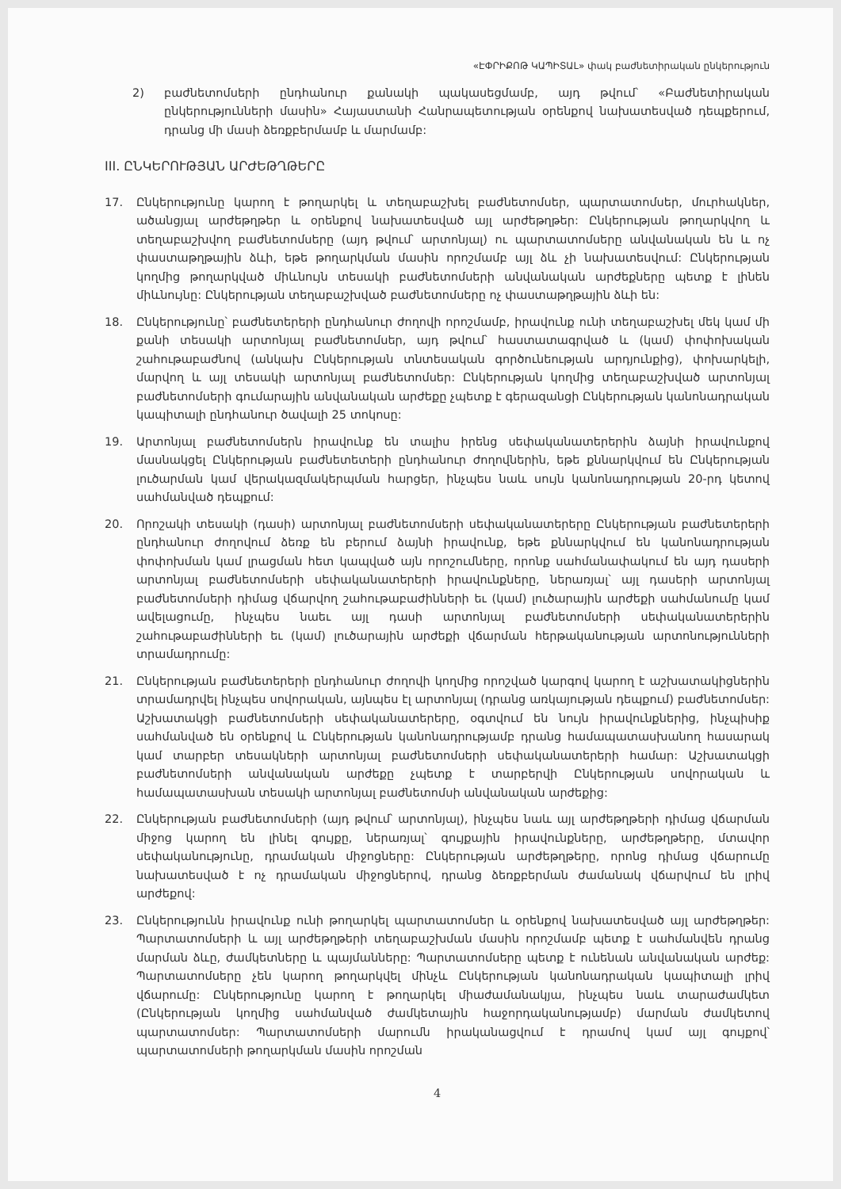«ԷՓՐԻՔՈԹ ԿԱՊԻՏԱԼ» փակ բաժնետիրական ընկերություն
2) բաժնետոմսերի ընդհանուր քանակի պակասեցմամբ, այդ թվում՝ «Բաժնետիրական ընկերությունների մասին» Հայաստանի Հանրապետության օրենքով նախատեսված դեպքերում, դրանց մի մասի ձեռքբերմամբ և մարմամբ:
III. ԸՆԿԵՐՈՒԹՅԱՆ ԱՐԺԵԹՂԹԵՐԸ
17. Ընկերությունը կարող է թողարկել և տեղաբաշխել բաժնետոմսեր, պարտատոմսեր, մուրհակներ, ածանցյալ արժեթղթեր և օրենքով նախատեսված այլ արժեթղթեր: Ընկերության թողարկվող և տեղաբաշխվող բաժնետոմսերը (այդ թվում՝ արտոնյալ) ու պարտատոմսերը անվանական են և ոչ փաստաթղթային ձևի, եթե թողարկման մասին որոշմամբ այլ ձև չի նախատեսվում: Ընկերության կողմից թողարկված միևնույն տեսակի բաժնետոմսերի անվանական արժեքները պետք է լինեն միևնույնը: Ընկերության տեղաբաշխված բաժնետոմսերը ոչ փաստաթղթային ձևի են:
18. Ընկերությունը՝ բաժնետերերի ընդհանուր ժողովի որոշմամբ, իրավունք ունի տեղաբաշխել մեկ կամ մի քանի տեսակի արտոնյալ բաժնետոմսեր, այդ թվում՝ հաստատագրված և (կամ) փոփոխական շահութաբաժնով (անկախ Ընկերության տնտեսական գործունեության արդյունքից), փոխարկելի, մարվող և այլ տեսակի արտոնյալ բաժնետոմսեր: Ընկերության կողմից տեղաբաշխված արտոնյալ բաժնետոմսերի գումարային անվանական արժեքը չպետք է գերազանցի Ընկերության կանոնադրական կապիտալի ընդհանուր ծավալի 25 տոկոսը:
19. Արտոնյալ բաժնետոմսերն իրավունք են տալիս իրենց սեփականատերերին ձայնի իրավունքով մասնակցել Ընկերության բաժնետետերի ընդհանուր ժողովներին, եթե քննարկվում են Ընկերության լուծարման կամ վերակազմակերպման հարցեր, ինչպես նաև սույն կանոնադրության 20-րդ կետով սահմանված դեպքում:
20. Որոշակի տեսակի (դասի) արտոնյալ բաժնետոմսերի սեփականատերերը Ընկերության բաժնետերերի ընդհանուր ժողովում ձեռք են բերում ձայնի իրավունք, եթե քննարկվում են կանոնադրության փոփոխման կամ լրացման հետ կապված այն որոշումները, որոնք սահմանափակում են այդ դասերի արտոնյալ բաժնետոմսերի սեփականատերերի իրավունքները, ներառյալ՝ այլ դասերի արտոնյալ բաժնետոմսերի դիմաց վճարվող շահութաբաժինների եւ (կամ) լուծարային արժեքի սահմանումը կամ ավելացումը, ինչպես նաեւ այլ դասի արտոնյալ բաժնետոմսերի սեփականատերերին շահութաբաժինների եւ (կամ) լուծարային արժեքի վճարման հերթականության արտոնությունների տրամադրումը:
21. Ընկերության բաժնետերերի ընդհանուր ժողովի կողմից որոշված կարգով կարող է աշխատակիցներին տրամադրվել ինչպես սովորական, այնպես էլ արտոնյալ (դրանց առկայության դեպքում) բաժնետոմսեր: Աշխատակցի բաժնետոմսերի սեփականատերերը, օգտվում են նույն իրավունքներից, ինչպիսիք սահմանված են օրենքով և Ընկերության կանոնադրությամբ դրանց համապատասխանող հասարակ կամ տարբեր տեսակների արտոնյալ բաժնետոմսերի սեփականատերերի համար: Աշխատակցի բաժնետոմսերի անվանական արժեքը չպետք է տարբերվի Ընկերության սովորական և համապատասխան տեսակի արտոնյալ բաժնետոմսի անվանական արժեքից:
22. Ընկերության բաժնետոմսերի (այդ թվում՝ արտոնյալ), ինչպես նաև այլ արժեթղթերի դիմաց վճարման միջոց կարող են լինել գույքը, ներառյալ՝ գույքային իրավունքները, արժեթղթերը, մտավոր սեփականությունը, դրամական միջոցները: Ընկերության արժեթղթերը, որոնց դիմաց վճարումը նախատեսված է ոչ դրամական միջոցներով, դրանց ձեռքբերման ժամանակ վճարվում են լրիվ արժեքով:
23. Ընկերությունն իրավունք ունի թողարկել պարտատոմսեր և օրենքով նախատեսված այլ արժեթղթեր: Պարտատոմսերի և այլ արժեթղթերի տեղաբաշխման մասին որոշմամբ պետք է սահմանվեն դրանց մարման ձևը, ժամկետները և պայմանները: Պարտատոմսերը պետք է ունենան անվանական արժեք: Պարտատոմսերը չեն կարող թողարկվել մինչև Ընկերության կանոնադրական կապիտալի լրիվ վճարումը: Ընկերությունը կարող է թողարկել միաժամանակյա, ինչպես նաև տարաժամկետ (Ընկերության կողմից սահմանված ժամկետային հաջորդականությամբ) մարման ժամկետով պարտատոմսեր: Պարտատոմսերի մարումն իրականացվում է դրամով կամ այլ գույքով՝ պարտատոմսերի թողարկման մասին որոշման
4